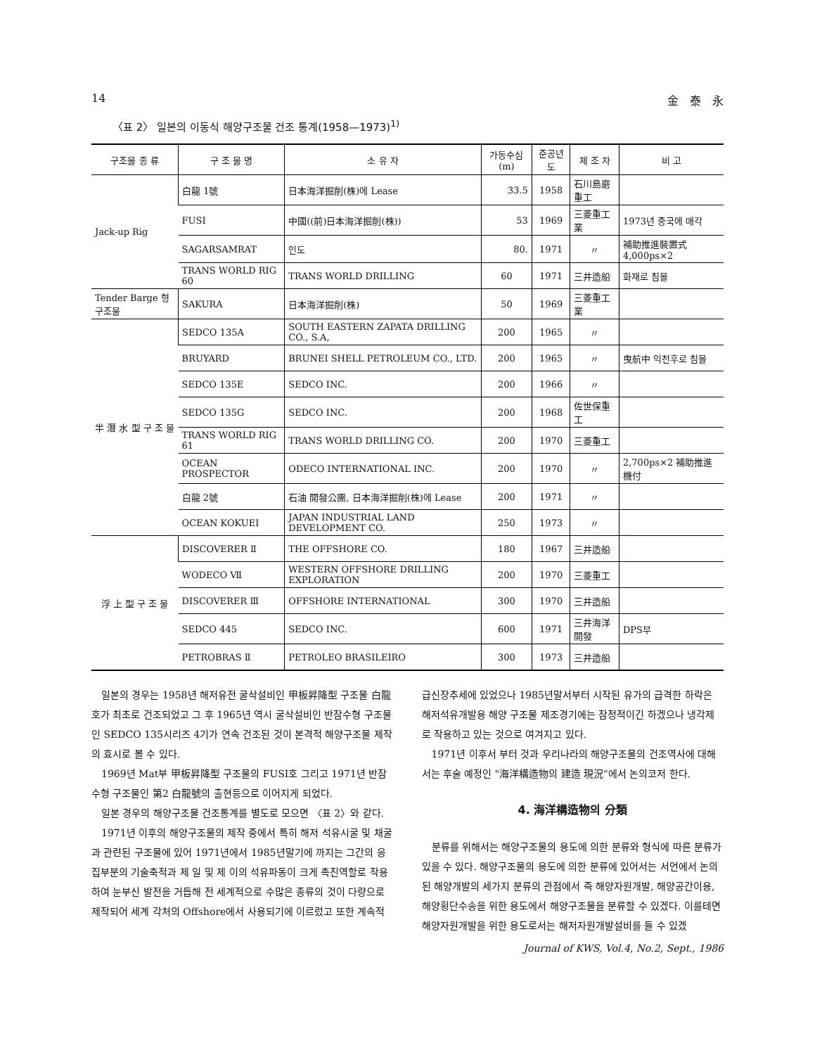14 金　泰　永
〈표 2〉 일본의 이동식 해양구조물 건조 통계(1958—1973)<sup>1)</sup>
| 구조물 종 류 | 구 조 물 명 | 소 유 자 | 가동수심 (m) | 준공년도 | 제 조 자 | 비 고 |
| --- | --- | --- | --- | --- | --- | --- |
| Jack-up Rig | 白龍 1號 | 日本海洋掘削(株)에 Lease | 33.5 | 1958 | 石川島磨重工 | |
| | FUSI | 中國((前)日本海洋掘削(株)) | 53 | 1969 | 三菱重工業 | 1973년 중국에 매각 |
| | SAGARSAMRAT | 인도 | 80. | 1971 | 〃 | 補助推進裝置式 4,000ps×2 |
| | TRANS WORLD RIG 60 | TRANS WORLD DRILLING | 60 | 1971 | 三井造船 | 화재로 침몰 |
| Tender Barge 형구조물 | SAKURA | 日本海洋掘削(株) | 50 | 1969 | 三菱重工業 | |
| 半 潛 水 型 구 조 물 | SEDCO 135A | SOUTH EASTERN ZAPATA DRILLING CO., S.A, | 200 | 1965 | 〃 | |
| | BRUYARD | BRUNEI SHELL PETROLEUM CO., LTD. | 200 | 1965 | 〃 | 曳航中 익천후로 침몰 |
| | SEDCO 135E | SEDCO INC. | 200 | 1966 | 〃 | |
| | SEDCO 135G | SEDCO INC. | 200 | 1968 | 佐世保重工 | |
| | TRANS WORLD RIG 61 | TRANS WORLD DRILLING CO. | 200 | 1970 | 三菱重工 | |
| | OCEAN PROSPECTOR | ODECO INTERNATIONAL INC. | 200 | 1970 | 〃 | 2,700ps×2 補助推進機付 |
| | 白龍 2號 | 石油 開發公團, 日本海洋掘削(株)에 Lease | 200 | 1971 | 〃 | |
| | OCEAN KOKUEI | JAPAN INDUSTRIAL LAND DEVELOPMENT CO. | 250 | 1973 | 〃 | |
| 浮 上 型 구 조 물 | DISCOVERER Ⅱ | THE OFFSHORE CO. | 180 | 1967 | 三井造船 | |
| | WODECO Ⅶ | WESTERN OFFSHORE DRILLING EXPLORATION | 200 | 1970 | 三菱重工 | |
| | DISCOVERER Ⅲ | OFFSHORE INTERNATIONAL | 300 | 1970 | 三井造船 | |
| | SEDCO 445 | SEDCO INC. | 600 | 1971 | 三井海洋開發 | DPS부 |
| | PETROBRAS Ⅱ | PETROLEO BRASILEIRO | 300 | 1973 | 三井造船 | |
일본의 경우는 1958년 해저유전 굴삭설비인 甲板昇降型 구조물 白龍호가 최초로 건조되었고 그 후 1965년 역시 굴삭설비인 반잠수형 구조물인 SEDCO 135시리즈 4기가 연속 건조된 것이 본격적 해양구조물 제작의 효시로 볼 수 있다.
1969년 Mat부 甲板昇降型 구조물의 FUSI호 그리고 1971년 반잠수형 구조물인 第2 白龍號의 출현등으로 이어지게 되었다.
일본 경우의 해양구조물 건조통계를 별도로 모으면 〈표 2〉와 같다.
1971년 이후의 해양구조물의 제작 중에서 특히 해저 석유시굴 및 채굴과 관련된 구조물에 있어 1971년에서 1985년말기에 까지는 그간의 응집부분의 기술축적과 제 일 및 제 이의 석유파동이 크게 촉진역할로 작용하여 눈부신 발전을 거듭해 전 세계적으로 수많은 종류의 것이 다량으로 제작되어 세계 각처의 Offshore에서 사용되기에 이르렀고 또한 계속적
급신장추세에 있었으나 1985년말서부터 시작된 유가의 급격한 하락은 해저석유개발용 해양 구조물 제조경기에는 잠정적이긴 하겠으나 냉각제로 작용하고 있는 것으로 여겨지고 있다.
1971년 이후서 부터 것과 우리나라의 해양구조물의 건조역사에 대해서는 후술 예정인 "海洋構造物의 建造 現況"에서 논의코저 한다.
4. 海洋構造物의 分類
분류를 위해서는 해양구조물의 용도에 의한 분류와 형식에 따른 분류가 있을 수 있다. 해양구조물의 용도에 의한 분류에 있어서는 서언에서 논의된 해양개발의 세가지 분류의 관점에서 즉 해양자원개발, 해양공간이용, 해양횡단수송을 위한 용도에서 해양구조물을 분류할 수 있겠다. 이를테면 해양자원개발을 위한 용도로서는 해저자원개발설비를 들 수 있겠
Journal of KWS, Vol.4, No.2, Sept., 1986